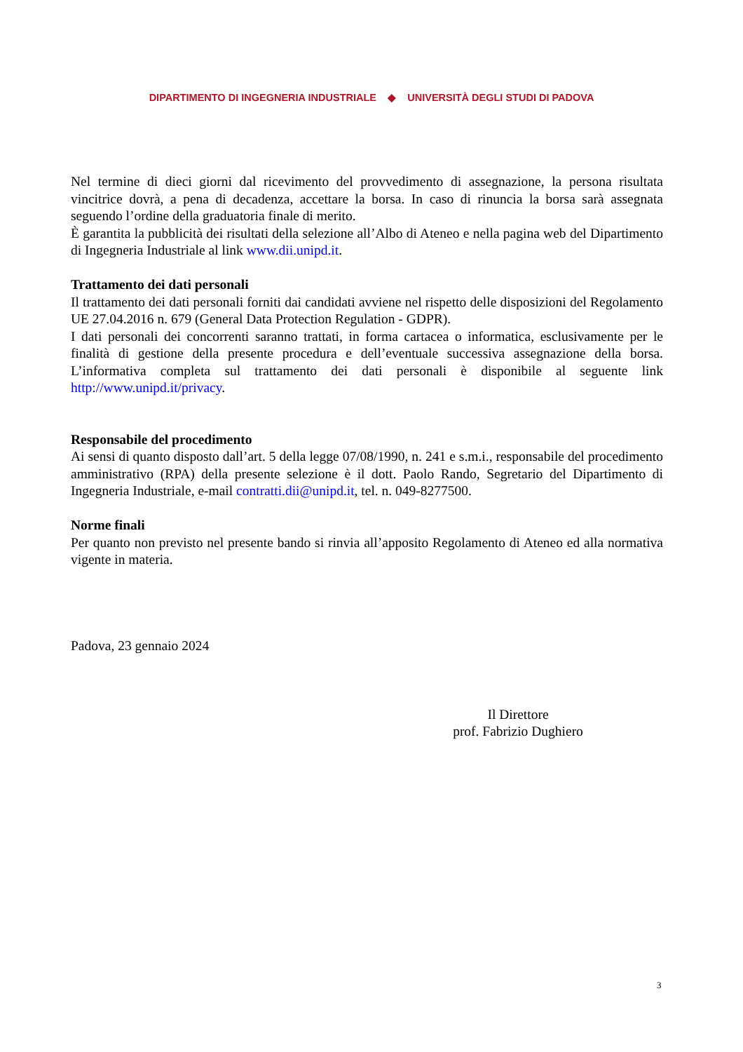DIPARTIMENTO DI INGEGNERIA INDUSTRIALE ◆ UNIVERSITÀ DEGLI STUDI DI PADOVA
Nel termine di dieci giorni dal ricevimento del provvedimento di assegnazione, la persona risultata vincitrice dovrà, a pena di decadenza, accettare la borsa. In caso di rinuncia la borsa sarà assegnata seguendo l’ordine della graduatoria finale di merito.
È garantita la pubblicità dei risultati della selezione all’Albo di Ateneo e nella pagina web del Dipartimento di Ingegneria Industriale al link www.dii.unipd.it.
Trattamento dei dati personali
Il trattamento dei dati personali forniti dai candidati avviene nel rispetto delle disposizioni del Regolamento UE 27.04.2016 n. 679 (General Data Protection Regulation - GDPR).
I dati personali dei concorrenti saranno trattati, in forma cartacea o informatica, esclusivamente per le finalità di gestione della presente procedura e dell’eventuale successiva assegnazione della borsa. L’informativa completa sul trattamento dei dati personali è disponibile al seguente link http://www.unipd.it/privacy.
Responsabile del procedimento
Ai sensi di quanto disposto dall’art. 5 della legge 07/08/1990, n. 241 e s.m.i., responsabile del procedimento amministrativo (RPA) della presente selezione è il dott. Paolo Rando, Segretario del Dipartimento di Ingegneria Industriale, e-mail contratti.dii@unipd.it, tel. n. 049-8277500.
Norme finali
Per quanto non previsto nel presente bando si rinvia all’apposito Regolamento di Ateneo ed alla normativa vigente in materia.
Padova, 23 gennaio 2024
Il Direttore
prof. Fabrizio Dughiero
3